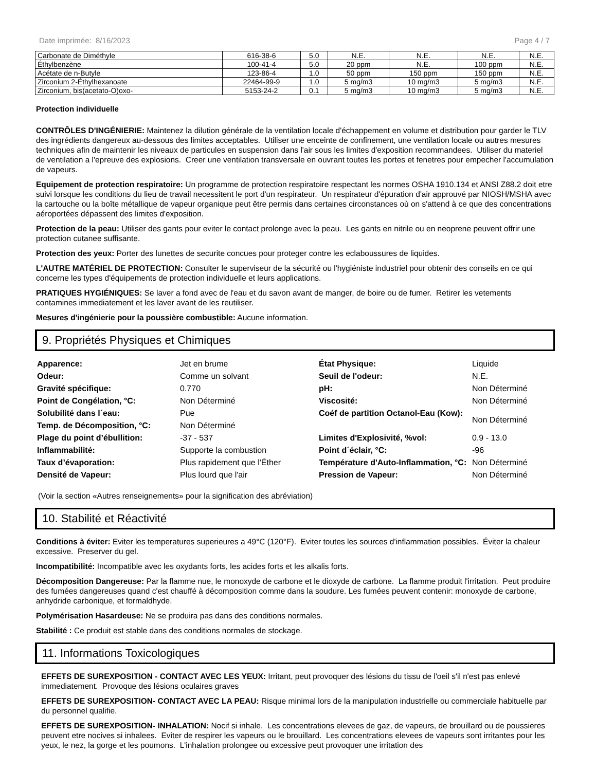Date imprimée: 8/16/2023 Page 4 / 7
| Carbonate de Diméthyle | 616-38-6 | 5.0 | N.E. | N.E. | N.E. | N.E. |
| Éthylbenzène | 100-41-4 | 5.0 | 20 ppm | N.E. | 100 ppm | N.E. |
| Acétate de n-Butyle | 123-86-4 | 1.0 | 50 ppm | 150 ppm | 150 ppm | N.E. |
| Zirconium 2-Éthylhexanoate | 22464-99-9 | 1.0 | 5 mg/m3 | 10 mg/m3 | 5 mg/m3 | N.E. |
| Zirconium, bis(acetato-O)oxo- | 5153-24-2 | 0.1 | 5 mg/m3 | 10 mg/m3 | 5 mg/m3 | N.E. |
Protection individuelle
CONTRÔLES D'INGÉNIERIE: Maintenez la dilution générale de la ventilation locale d'échappement en volume et distribution pour garder le TLV des ingrédients dangereux au-dessous des limites acceptables. Utiliser une enceinte de confinement, une ventilation locale ou autres mesures techniques afin de maintenir les niveaux de particules en suspension dans l'air sous les limites d'exposition recommandees. Utiliser du materiel de ventilation a l'epreuve des explosions. Creer une ventilation transversale en ouvrant toutes les portes et fenetres pour empecher l'accumulation de vapeurs.
Equipement de protection respiratoire: Un programme de protection respiratoire respectant les normes OSHA 1910.134 et ANSI Z88.2 doit etre suivi lorsque les conditions du lieu de travail necessitent le port d'un respirateur. Un respirateur d'épuration d'air approuvé par NIOSH/MSHA avec la cartouche ou la boîte métallique de vapeur organique peut être permis dans certaines circonstances où on s'attend à ce que des concentrations aéroportées dépassent des limites d'exposition.
Protection de la peau: Utiliser des gants pour eviter le contact prolonge avec la peau. Les gants en nitrile ou en neoprene peuvent offrir une protection cutanee suffisante.
Protection des yeux: Porter des lunettes de securite concues pour proteger contre les eclaboussures de liquides.
L'AUTRE MATÉRIEL DE PROTECTION: Consulter le superviseur de la sécurité ou l'hygiéniste industriel pour obtenir des conseils en ce qui concerne les types d'équipements de protection individuelle et leurs applications.
PRATIQUES HYGIÉNIQUES: Se laver a fond avec de l'eau et du savon avant de manger, de boire ou de fumer. Retirer les vetements contamines immediatement et les laver avant de les reutiliser.
Mesures d'ingénierie pour la poussière combustible: Aucune information.
9. Propriétés Physiques et Chimiques
| Apparence: | Jet en brume | État Physique: | Liquide |
| Odeur: | Comme un solvant | Seuil de l'odeur: | N.E. |
| Gravité spécifique: | 0.770 | pH: | Non Déterminé |
| Point de Congélation, °C: | Non Déterminé | Viscosité: | Non Déterminé |
| Solubilité dans l´eau: | Pue | Coéf de partition Octanol-Eau (Kow): | Non Déterminé |
| Temp. de Décomposition, °C: | Non Déterminé | | |
| Plage du point d’ébullition: | -37 - 537 | Limites d'Explosivité, %vol: | 0.9 - 13.0 |
| Inflammabilité: | Supporte la combustion | Point d´éclair, °C: | -96 |
| Taux d’évaporation: | Plus rapidement que l'Éther | Température d'Auto-Inflammation, °C: | Non Déterminé |
| Densité de Vapeur: | Plus lourd que l'air | Pression de Vapeur: | Non Déterminé |
(Voir la section «Autres renseignements» pour la signification des abréviation)
10. Stabilité et Réactivité
Conditions à éviter: Eviter les temperatures superieures a 49°C (120°F). Eviter toutes les sources d'inflammation possibles. Éviter la chaleur excessive. Preserver du gel.
Incompatibilité: Incompatible avec les oxydants forts, les acides forts et les alkalis forts.
Décomposition Dangereuse: Par la flamme nue, le monoxyde de carbone et le dioxyde de carbone. La flamme produit l'irritation. Peut produire des fumées dangereuses quand c'est chauffé à décomposition comme dans la soudure. Les fumées peuvent contenir: monoxyde de carbone, anhydride carbonique, et formaldhyde.
Polymérisation Hasardeuse: Ne se produira pas dans des conditions normales.
Stabilité : Ce produit est stable dans des conditions normales de stockage.
11. Informations Toxicologiques
EFFETS DE SUREXPOSITION - CONTACT AVEC LES YEUX: Irritant, peut provoquer des lésions du tissu de l'oeil s'il n'est pas enlevé immediatement. Provoque des lésions oculaires graves
EFFETS DE SUREXPOSITION- CONTACT AVEC LA PEAU: Risque minimal lors de la manipulation industrielle ou commerciale habituelle par du personnel qualifie.
EFFETS DE SUREXPOSITION- INHALATION: Nocif si inhale. Les concentrations elevees de gaz, de vapeurs, de brouillard ou de poussieres peuvent etre nocives si inhalees. Eviter de respirer les vapeurs ou le brouillard. Les concentrations elevees de vapeurs sont irritantes pour les yeux, le nez, la gorge et les poumons. L'inhalation prolongee ou excessive peut provoquer une irritation des